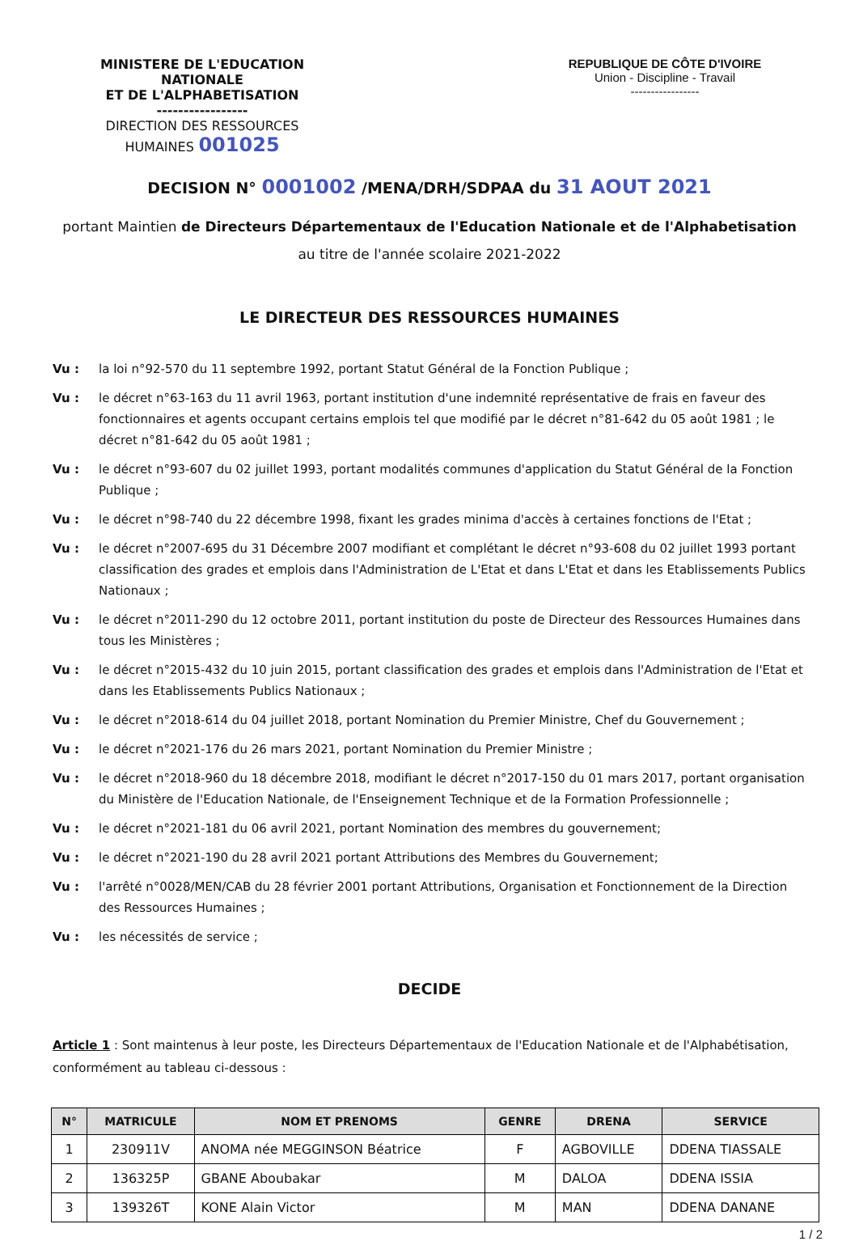MINISTERE DE L'EDUCATION NATIONALE
ET DE L'ALPHABETISATION
-----------------
DIRECTION DES RESSOURCES HUMAINES 001025
REPUBLIQUE DE CÔTE D'IVOIRE
Union - Discipline - Travail
-----------------
DECISION N° 0001002 /MENA/DRH/SDPAA du 31 AOUT 2021
portant Maintien de Directeurs Départementaux de l'Education Nationale et de l'Alphabetisation
au titre de l'année scolaire 2021-2022
LE DIRECTEUR DES RESSOURCES HUMAINES
Vu : la loi n°92-570 du 11 septembre 1992, portant Statut Général de la Fonction Publique ;
Vu : le décret n°63-163 du 11 avril 1963, portant institution d'une indemnité représentative de frais en faveur des fonctionnaires et agents occupant certains emplois tel que modifié par le décret n°81-642 du 05 août 1981 ; le décret n°81-642 du 05 août 1981 ;
Vu : le décret n°93-607 du 02 juillet 1993, portant modalités communes d'application du Statut Général de la Fonction Publique ;
Vu : le décret n°98-740 du 22 décembre 1998, fixant les grades minima d'accès à certaines fonctions de l'Etat ;
Vu : le décret n°2007-695 du 31 Décembre 2007 modifiant et complétant le décret n°93-608 du 02 juillet 1993 portant classification des grades et emplois dans l'Administration de L'Etat et dans L'Etat et dans les Etablissements Publics Nationaux ;
Vu : le décret n°2011-290 du 12 octobre 2011, portant institution du poste de Directeur des Ressources Humaines dans tous les Ministères ;
Vu : le décret n°2015-432 du 10 juin 2015, portant classification des grades et emplois dans l'Administration de l'Etat et dans les Etablissements Publics Nationaux ;
Vu : le décret n°2018-614 du 04 juillet 2018, portant Nomination du Premier Ministre, Chef du Gouvernement ;
Vu : le décret n°2021-176 du 26 mars 2021, portant Nomination du Premier Ministre ;
Vu : le décret n°2018-960 du 18 décembre 2018, modifiant le décret n°2017-150 du 01 mars 2017, portant organisation du Ministère de l'Education Nationale, de l'Enseignement Technique et de la Formation Professionnelle ;
Vu : le décret n°2021-181 du 06 avril 2021, portant Nomination des membres du gouvernement;
Vu : le décret n°2021-190 du 28 avril 2021 portant Attributions des Membres du Gouvernement;
Vu : l'arrêté n°0028/MEN/CAB du 28 février 2001 portant Attributions, Organisation et Fonctionnement de la Direction des Ressources Humaines ;
Vu : les nécessités de service ;
DECIDE
Article 1 : Sont maintenus à leur poste, les Directeurs Départementaux de l'Education Nationale et de l'Alphabétisation, conformément au tableau ci-dessous :
| N° | MATRICULE | NOM ET PRENOMS | GENRE | DRENA | SERVICE |
| --- | --- | --- | --- | --- | --- |
| 1 | 230911V | ANOMA née MEGGINSON Béatrice | F | AGBOVILLE | DDENA TIASSALE |
| 2 | 136325P | GBANE Aboubakar | M | DALOA | DDENA ISSIA |
| 3 | 139326T | KONE Alain Victor | M | MAN | DDENA DANANE |
1 / 2